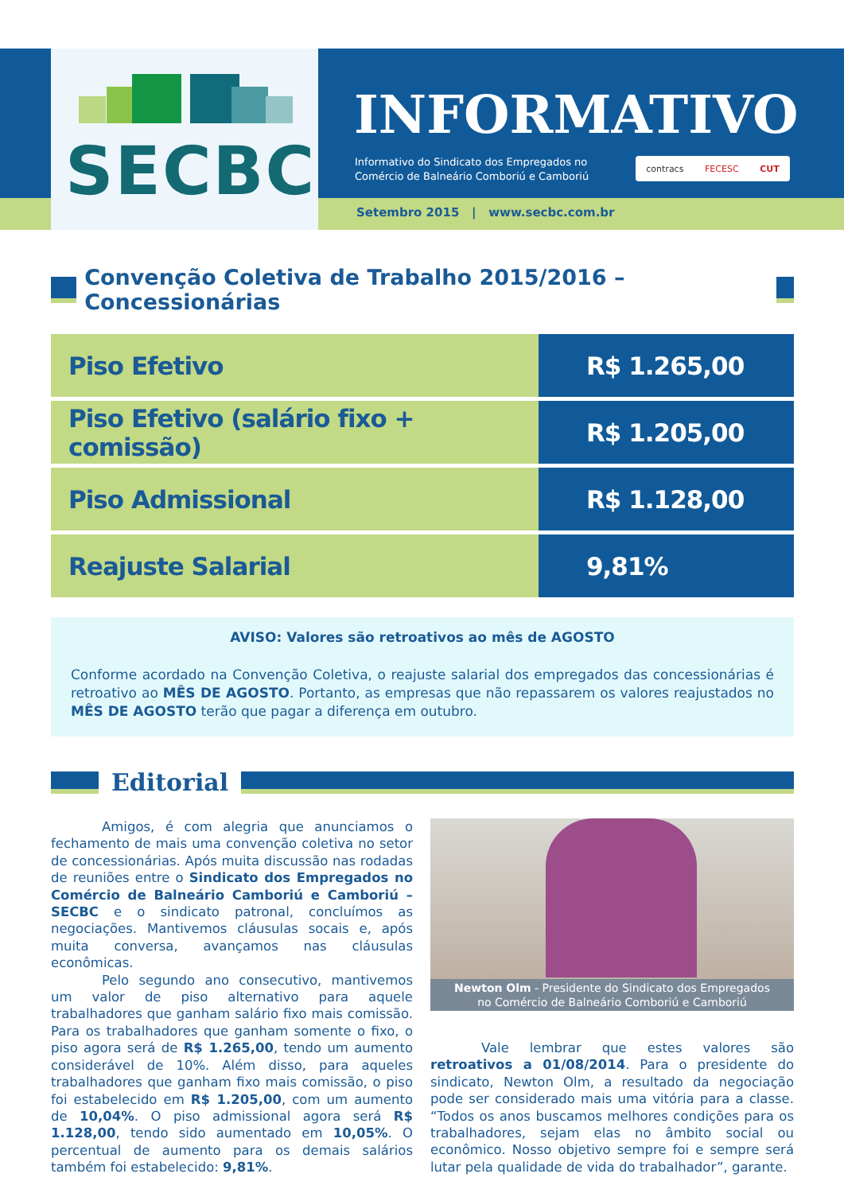SECBC
INFORMATIVO
Informativo do Sindicato dos Empregados no
Comércio de Balneário Comboriú e Camboriú
contracs FECESC CUT
Setembro 2015 | www.secbc.com.br
Convenção Coletiva de Trabalho 2015/2016 – Concessionárias
| Piso Efetivo | R$ 1.265,00 |
| Piso Efetivo (salário fixo + comissão) | R$ 1.205,00 |
| Piso Admissional | R$ 1.128,00 |
| Reajuste Salarial | 9,81% |
AVISO: Valores são retroativos ao mês de AGOSTO
Conforme acordado na Convenção Coletiva, o reajuste salarial dos empregados das concessionárias é retroativo ao MÊS DE AGOSTO. Portanto, as empresas que não repassarem os valores reajustados no MÊS DE AGOSTO terão que pagar a diferença em outubro.
Editorial
Amigos, é com alegria que anunciamos o fechamento de mais uma convenção coletiva no setor de concessionárias. Após muita discussão nas rodadas de reuniões entre o Sindicato dos Empregados no Comércio de Balneário Camboriú e Camboriú – SECBC e o sindicato patronal, concluímos as negociações. Mantivemos cláusulas socais e, após muita conversa, avançamos nas cláusulas econômicas.
Pelo segundo ano consecutivo, mantivemos um valor de piso alternativo para aquele trabalhadores que ganham salário fixo mais comissão. Para os trabalhadores que ganham somente o fixo, o piso agora será de R$ 1.265,00, tendo um aumento considerável de 10%. Além disso, para aqueles trabalhadores que ganham fixo mais comissão, o piso foi estabelecido em R$ 1.205,00, com um aumento de 10,04%. O piso admissional agora será R$ 1.128,00, tendo sido aumentado em 10,05%. O percentual de aumento para os demais salários também foi estabelecido: 9,81%.
Newton Olm - Presidente do Sindicato dos Empregados
no Comércio de Balneário Comboriú e Camboriú
Vale lembrar que estes valores são retroativos a 01/08/2014. Para o presidente do sindicato, Newton Olm, a resultado da negociação pode ser considerado mais uma vitória para a classe. “Todos os anos buscamos melhores condições para os trabalhadores, sejam elas no âmbito social ou econômico. Nosso objetivo sempre foi e sempre será lutar pela qualidade de vida do trabalhador”, garante.